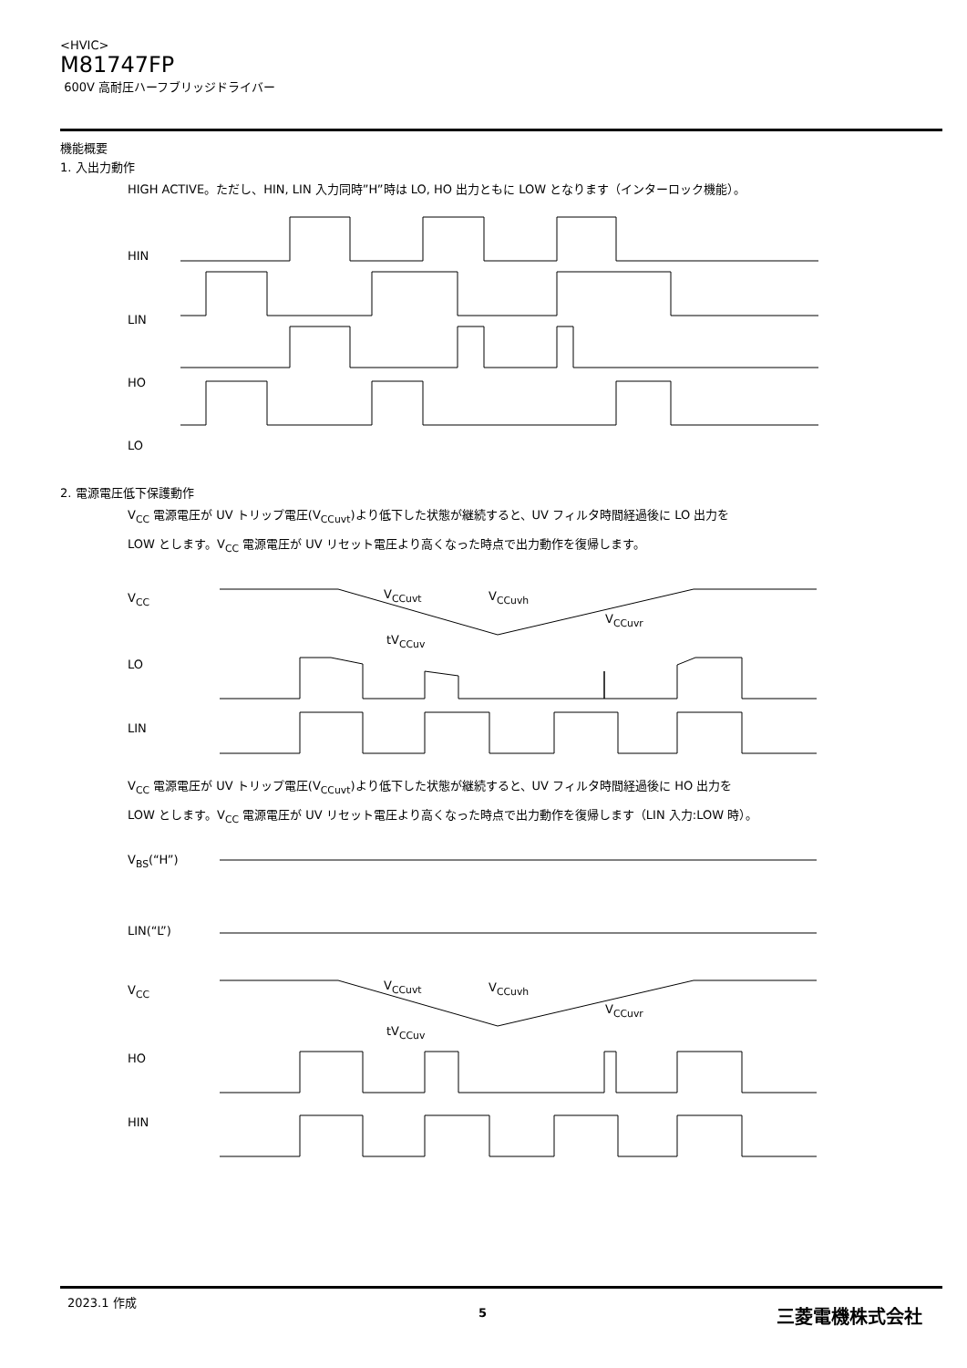<HVIC>
M81747FP
600V 高耐圧ハーフブリッジドライバー
機能概要
1. 入出力動作
HIGH ACTIVE。ただし、HIN, LIN 入力同時”H”時は LO, HO 出力ともに LOW となります（インターロック機能）。
HIN
LIN
HO
LO
2. 電源電圧低下保護動作
V<sub>CC</sub> 電源電圧が UV トリップ電圧(V<sub>CCuvt</sub>)より低下した状態が継続すると、UV フィルタ時間経過後に LO 出力を
LOW とします。V<sub>CC</sub> 電源電圧が UV リセット電圧より高くなった時点で出力動作を復帰します。
V<sub>CC</sub> V<sub>CCuvt</sub> V<sub>CCuvh</sub>
V<sub>CCuvr</sub>
tV<sub>CCuv</sub>
LO
LIN
V<sub>CC</sub> 電源電圧が UV トリップ電圧(V<sub>CCuvt</sub>)より低下した状態が継続すると、UV フィルタ時間経過後に HO 出力を
LOW とします。V<sub>CC</sub> 電源電圧が UV リセット電圧より高くなった時点で出力動作を復帰します（LIN 入力:LOW 時）。
V<sub>BS</sub>(“H”)
LIN(“L”)
V<sub>CC</sub> V<sub>CCuvt</sub> V<sub>CCuvh</sub>
V<sub>CCuvr</sub>
tV<sub>CCuv</sub>
HO
HIN
2023.1 作成
5 三菱電機株式会社